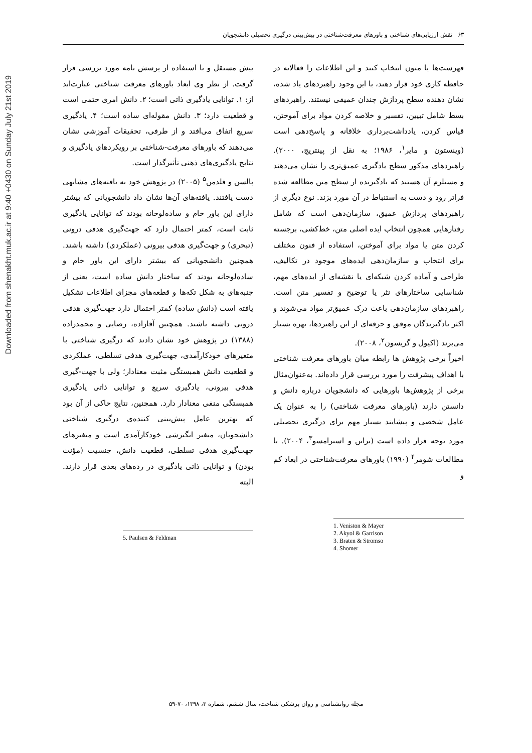Downloaded from shenakht.muk.ac.ir at 9:40 +0430 on Sunday July 21st 2019
۶۳ نقش ارزیابی‌های شناختی و باورهای معرفت‌شناختی در پیش‌بینی درگیری تحصیلی دانشجویان
فهرست‌ها یا متون انتخاب کنند و این اطلاعات را فعالانه در حافظه کاری خود قرار دهند، با این وجود راهبردهای یاد شده، نشان دهنده سطح پردازش چندان عمیقی نیستند. راهبردهای بسط شامل تبیین، تفسیر و خلاصه کردن مواد برای آموختن، قیاس کردن، یادداشت‌برداری خلاقانه و پاسخ‌دهی است (وینستون و مایر<sup>۱</sup>، ۱۹۸۶؛ به نقل از پینتریچ، ۲۰۰۰). راهبردهای مذکور سطح یادگیری عمیق‌تری را نشان می‌دهند و مستلزم آن هستند که یادگیرنده از سطح متن مطالعه شده فراتر رود و دست به استنباط در آن مورد بزند. نوع دیگری از راهبردهای پردازش عمیق، سازمان‌دهی است که شامل رفتارهایی همچون انتخاب ایده اصلی متن، خط‌کشی، برجسته کردن متن یا مواد برای آموختن، استفاده از فنون مختلف برای انتخاب و سازمان‌دهی ایده‌های موجود در تکالیف، طراحی و آماده کردن شبکه‌ای یا نقشه‌ای از ایده‌های مهم، شناسایی ساختارهای نثر یا توضیح و تفسیر متن است. راهبردهای سازمان‌دهی باعث درک عمیق‌تر مواد می‌شوند و اکثر یادگیرندگان موفق و حرفه‌ای از این راهبردها، بهره بسیار می‌برند (اکیول و گریسون<sup>۲</sup>، ۲۰۰۸).
اخیراً برخی پژوهش ها رابطه میان باورهای معرفت شناختی با اهداف پیشرفت را مورد بررسی قرار داده‌اند. به‌عنوان‌مثال برخی از پژوهش‌ها باورهایی که دانشجویان درباره دانش و دانستن دارند (باورهای معرفت شناختی) را به عنوان یک عامل شخصی و پیشایند بسیار مهم برای درگیری تحصیلی مورد توجه قرار داده است (براتن و استرامسو<sup>۳</sup>، ۲۰۰۴). با مطالعات شومر<sup>۴</sup> (۱۹۹۰) باورهای معرفت‌شناختی در ابعاد کم و
1. Veniston & Mayer
2. Akyol & Garrison
3. Braten & Stromso
4. Shomer
بیش مستقل و با استفاده از پرسش نامه مورد بررسی قرار گرفت. از نظر وی ابعاد باورهای معرفت شناختی عبارت‌اند از: ۱. توانایی یادگیری ذاتی است؛ ۲. دانش امری حتمی است و قطعیت دارد؛ ۳. دانش مقوله‌ای ساده است؛ ۴. یادگیری سریع اتفاق می‌افتد و از طرفی، تحقیقات آموزشی نشان می‌دهند که باورهای معرفت-شناختی بر رویکردهای یادگیری و نتایج یادگیری‌های ذهنی تأثیرگذار است.
پالسن و فلدمن<sup>۵</sup> (۲۰۰۵) در پژوهش خود به یافته‌های مشابهی دست یافتند. یافته‌های آن‌ها نشان داد دانشجویانی که بیشتر دارای این باور خام و ساده‌لوحانه بودند که توانایی یادگیری ثابت است، کمتر احتمال دارد که جهت‌گیری هدفی درونی (تبحری) و جهت‌گیری هدفی بیرونی (عملکردی) داشته باشند. همچنین دانشجویانی که بیشتر دارای این باور خام و ساده‌لوحانه بودند که ساختار دانش ساده است، یعنی از جنبه‌های به شکل تکه‌ها و قطعه‌های مجزای اطلاعات تشکیل یافته است (دانش ساده) کمتر احتمال دارد جهت‌گیری هدفی درونی داشته باشند. همچنین آقازاده، رضایی و محمدزاده (۱۳۸۸) در پژوهش خود نشان دادند که درگیری شناختی با متغیرهای خودکارآمدی، جهت‌گیری هدفی تسلطی، عملکردی و قطعیت دانش همبستگی مثبت معنادار؛ ولی با جهت-گیری هدفی بیرونی، یادگیری سریع و توانایی ذاتی یادگیری همبستگی منفی معنادار دارد. همچنین، نتایج حاکی از آن بود که بهترین عامل پیش‌بینی کننده‌ی درگیری شناختی دانشجویان، متغیر انگیزشی خودکارآمدی است و متغیرهای جهت‌گیری هدفی تسلطی، قطعیت دانش، جنسیت (مؤنث بودن) و توانایی ذاتی یادگیری در رده‌های بعدی قرار دارند. البته
5. Paulsen & Feldman
مجله روانشناسی و روان پزشکی شناخت، سال ششم، شماره ۳، ۱۳۹۸، ۷۰-۵۹